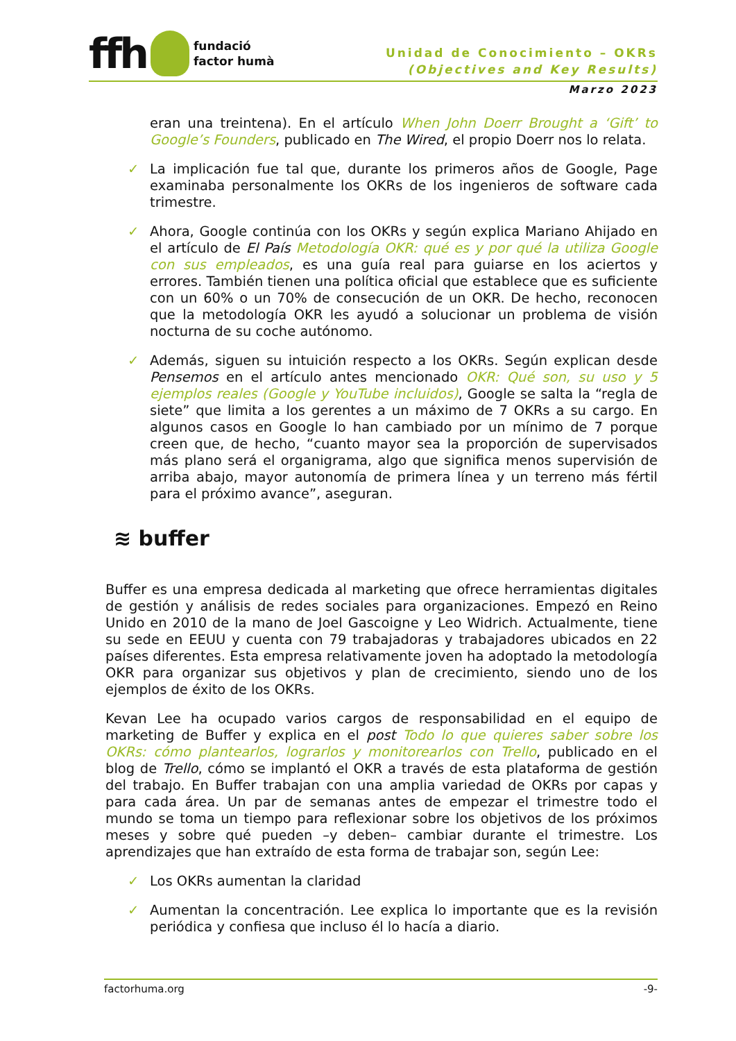ffh
fundació
factor humà
Unidad de Conocimiento – OKRs
(Objectives and Key Results)
Marzo 2023
eran una treintena). En el artículo When John Doerr Brought a ‘Gift’ to Google’s Founders, publicado en The Wired, el propio Doerr nos lo relata.
✓ La implicación fue tal que, durante los primeros años de Google, Page examinaba personalmente los OKRs de los ingenieros de software cada trimestre.
✓ Ahora, Google continúa con los OKRs y según explica Mariano Ahijado en el artículo de El País Metodología OKR: qué es y por qué la utiliza Google con sus empleados, es una guía real para guiarse en los aciertos y errores. También tienen una política oficial que establece que es suficiente con un 60% o un 70% de consecución de un OKR. De hecho, reconocen que la metodología OKR les ayudó a solucionar un problema de visión nocturna de su coche autónomo.
✓ Además, siguen su intuición respecto a los OKRs. Según explican desde Pensemos en el artículo antes mencionado OKR: Qué son, su uso y 5 ejemplos reales (Google y YouTube incluidos), Google se salta la “regla de siete” que limita a los gerentes a un máximo de 7 OKRs a su cargo. En algunos casos en Google lo han cambiado por un mínimo de 7 porque creen que, de hecho, “cuanto mayor sea la proporción de supervisados más plano será el organigrama, algo que significa menos supervisión de arriba abajo, mayor autonomía de primera línea y un terreno más fértil para el próximo avance”, aseguran.
≋ buffer
Buffer es una empresa dedicada al marketing que ofrece herramientas digitales de gestión y análisis de redes sociales para organizaciones. Empezó en Reino Unido en 2010 de la mano de Joel Gascoigne y Leo Widrich. Actualmente, tiene su sede en EEUU y cuenta con 79 trabajadoras y trabajadores ubicados en 22 países diferentes. Esta empresa relativamente joven ha adoptado la metodología OKR para organizar sus objetivos y plan de crecimiento, siendo uno de los ejemplos de éxito de los OKRs.
Kevan Lee ha ocupado varios cargos de responsabilidad en el equipo de marketing de Buffer y explica en el post Todo lo que quieres saber sobre los OKRs: cómo plantearlos, lograrlos y monitorearlos con Trello, publicado en el blog de Trello, cómo se implantó el OKR a través de esta plataforma de gestión del trabajo. En Buffer trabajan con una amplia variedad de OKRs por capas y para cada área. Un par de semanas antes de empezar el trimestre todo el mundo se toma un tiempo para reflexionar sobre los objetivos de los próximos meses y sobre qué pueden –y deben– cambiar durante el trimestre. Los aprendizajes que han extraído de esta forma de trabajar son, según Lee:
✓ Los OKRs aumentan la claridad
✓ Aumentan la concentración. Lee explica lo importante que es la revisión periódica y confiesa que incluso él lo hacía a diario.
factorhuma.org -9-